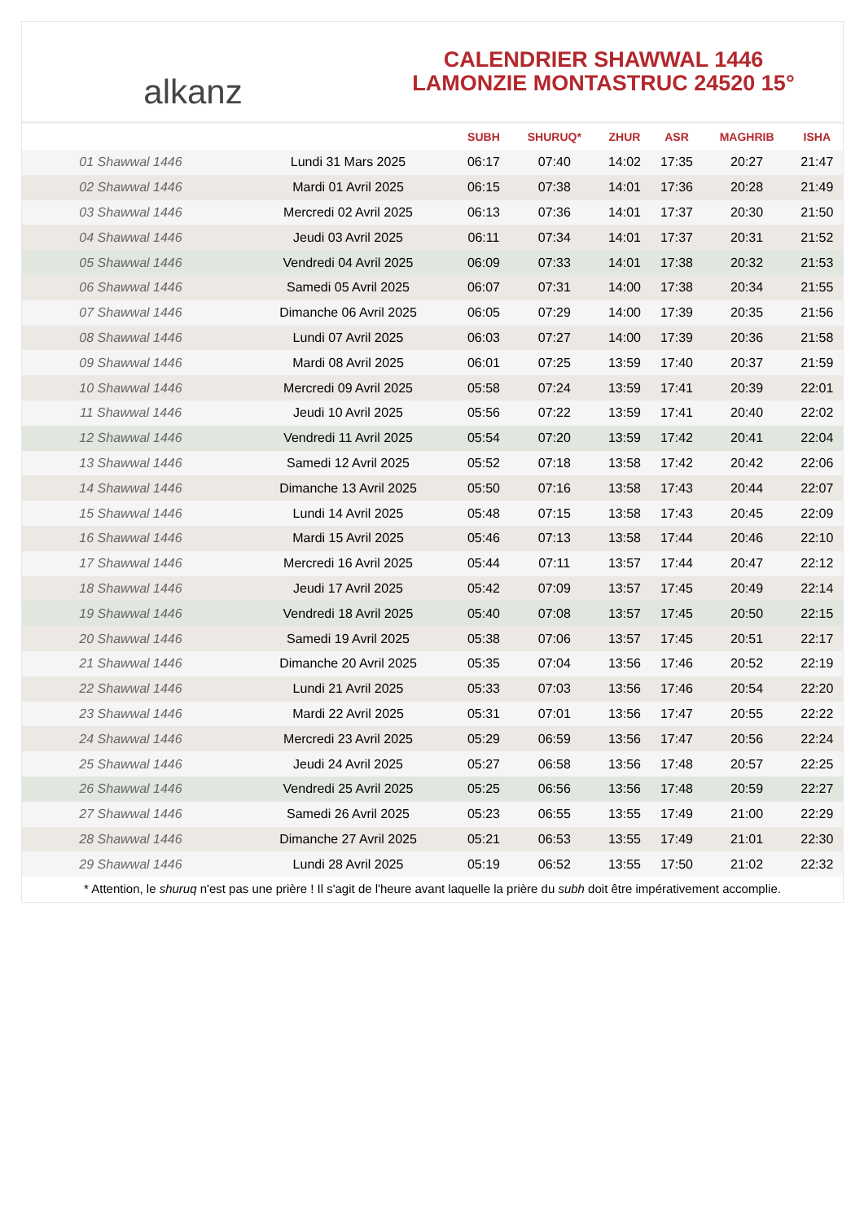alkanz
CALENDRIER SHAWWAL 1446
LAMONZIE MONTASTRUC 24520 15°
| | | SUBH | SHURUQ* | ZHUR | ASR | MAGHRIB | ISHA |
| --- | --- | --- | --- | --- | --- | --- | --- |
| 01 Shawwal 1446 | Lundi 31 Mars 2025 | 06:17 | 07:40 | 14:02 | 17:35 | 20:27 | 21:47 |
| 02 Shawwal 1446 | Mardi 01 Avril 2025 | 06:15 | 07:38 | 14:01 | 17:36 | 20:28 | 21:49 |
| 03 Shawwal 1446 | Mercredi 02 Avril 2025 | 06:13 | 07:36 | 14:01 | 17:37 | 20:30 | 21:50 |
| 04 Shawwal 1446 | Jeudi 03 Avril 2025 | 06:11 | 07:34 | 14:01 | 17:37 | 20:31 | 21:52 |
| 05 Shawwal 1446 | Vendredi 04 Avril 2025 | 06:09 | 07:33 | 14:01 | 17:38 | 20:32 | 21:53 |
| 06 Shawwal 1446 | Samedi 05 Avril 2025 | 06:07 | 07:31 | 14:00 | 17:38 | 20:34 | 21:55 |
| 07 Shawwal 1446 | Dimanche 06 Avril 2025 | 06:05 | 07:29 | 14:00 | 17:39 | 20:35 | 21:56 |
| 08 Shawwal 1446 | Lundi 07 Avril 2025 | 06:03 | 07:27 | 14:00 | 17:39 | 20:36 | 21:58 |
| 09 Shawwal 1446 | Mardi 08 Avril 2025 | 06:01 | 07:25 | 13:59 | 17:40 | 20:37 | 21:59 |
| 10 Shawwal 1446 | Mercredi 09 Avril 2025 | 05:58 | 07:24 | 13:59 | 17:41 | 20:39 | 22:01 |
| 11 Shawwal 1446 | Jeudi 10 Avril 2025 | 05:56 | 07:22 | 13:59 | 17:41 | 20:40 | 22:02 |
| 12 Shawwal 1446 | Vendredi 11 Avril 2025 | 05:54 | 07:20 | 13:59 | 17:42 | 20:41 | 22:04 |
| 13 Shawwal 1446 | Samedi 12 Avril 2025 | 05:52 | 07:18 | 13:58 | 17:42 | 20:42 | 22:06 |
| 14 Shawwal 1446 | Dimanche 13 Avril 2025 | 05:50 | 07:16 | 13:58 | 17:43 | 20:44 | 22:07 |
| 15 Shawwal 1446 | Lundi 14 Avril 2025 | 05:48 | 07:15 | 13:58 | 17:43 | 20:45 | 22:09 |
| 16 Shawwal 1446 | Mardi 15 Avril 2025 | 05:46 | 07:13 | 13:58 | 17:44 | 20:46 | 22:10 |
| 17 Shawwal 1446 | Mercredi 16 Avril 2025 | 05:44 | 07:11 | 13:57 | 17:44 | 20:47 | 22:12 |
| 18 Shawwal 1446 | Jeudi 17 Avril 2025 | 05:42 | 07:09 | 13:57 | 17:45 | 20:49 | 22:14 |
| 19 Shawwal 1446 | Vendredi 18 Avril 2025 | 05:40 | 07:08 | 13:57 | 17:45 | 20:50 | 22:15 |
| 20 Shawwal 1446 | Samedi 19 Avril 2025 | 05:38 | 07:06 | 13:57 | 17:45 | 20:51 | 22:17 |
| 21 Shawwal 1446 | Dimanche 20 Avril 2025 | 05:35 | 07:04 | 13:56 | 17:46 | 20:52 | 22:19 |
| 22 Shawwal 1446 | Lundi 21 Avril 2025 | 05:33 | 07:03 | 13:56 | 17:46 | 20:54 | 22:20 |
| 23 Shawwal 1446 | Mardi 22 Avril 2025 | 05:31 | 07:01 | 13:56 | 17:47 | 20:55 | 22:22 |
| 24 Shawwal 1446 | Mercredi 23 Avril 2025 | 05:29 | 06:59 | 13:56 | 17:47 | 20:56 | 22:24 |
| 25 Shawwal 1446 | Jeudi 24 Avril 2025 | 05:27 | 06:58 | 13:56 | 17:48 | 20:57 | 22:25 |
| 26 Shawwal 1446 | Vendredi 25 Avril 2025 | 05:25 | 06:56 | 13:56 | 17:48 | 20:59 | 22:27 |
| 27 Shawwal 1446 | Samedi 26 Avril 2025 | 05:23 | 06:55 | 13:55 | 17:49 | 21:00 | 22:29 |
| 28 Shawwal 1446 | Dimanche 27 Avril 2025 | 05:21 | 06:53 | 13:55 | 17:49 | 21:01 | 22:30 |
| 29 Shawwal 1446 | Lundi 28 Avril 2025 | 05:19 | 06:52 | 13:55 | 17:50 | 21:02 | 22:32 |
* Attention, le shuruq n'est pas une prière ! Il s'agit de l'heure avant laquelle la prière du subh doit être impérativement accomplie.